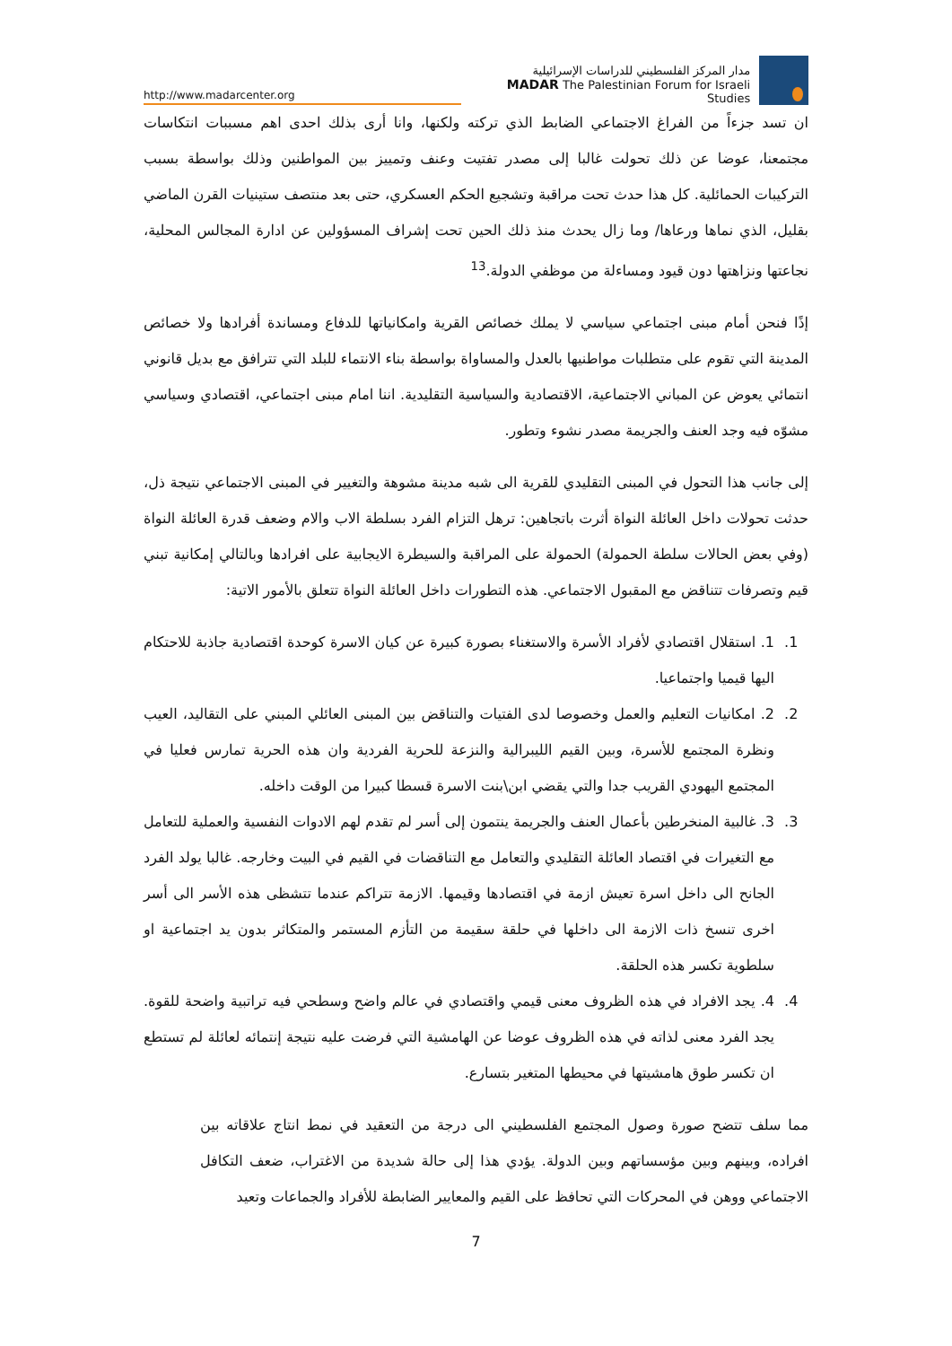http://www.madarcenter.org
مدار المركز الفلسطيني للدراسات الإسرائيلية
MADAR The Palestinian Forum for Israeli Studies
ان تسد جزءاً من الفراغ الاجتماعي الضابط الذي تركته ولكنها، وانا أرى بذلك احدى اهم مسببات انتكاسات مجتمعنا، عوضا عن ذلك تحولت غالبا إلى مصدر تفتيت وعنف وتمييز بين المواطنين وذلك بواسطة بسبب التركيبات الحمائلية. كل هذا حدث تحت مراقبة وتشجيع الحكم العسكري، حتى بعد منتصف ستينيات القرن الماضي بقليل، الذي نماها ورعاها/ وما زال يحدث منذ ذلك الحين تحت إشراف المسؤولين عن ادارة المجالس المحلية، نجاعتها ونزاهتها دون قيود ومساءلة من موظفي الدولة.<sup>13</sup>
إذًا فنحن أمام مبنى اجتماعي سياسي لا يملك خصائص القرية وامكانياتها للدفاع ومساندة أفرادها ولا خصائص المدينة التي تقوم على متطلبات مواطنيها بالعدل والمساواة بواسطة بناء الانتماء للبلد التي تترافق مع بديل قانوني انتمائي يعوض عن المباني الاجتماعية، الاقتصادية والسياسية التقليدية. اننا امام مبنى اجتماعي، اقتصادي وسياسي مشوّه فيه وجد العنف والجريمة مصدر نشوء وتطور.
إلى جانب هذا التحول في المبنى التقليدي للقرية الى شبه مدينة مشوهة والتغيير في المبنى الاجتماعي نتيجة ذل، حدثت تحولات داخل العائلة النواة أثرت باتجاهين: ترهل التزام الفرد بسلطة الاب والام وضعف قدرة العائلة النواة (وفي بعض الحالات سلطة الحمولة) الحمولة على المراقبة والسيطرة الايجابية على افرادها وبالتالي إمكانية تبني قيم وتصرفات تتناقض مع المقبول الاجتماعي. هذه التطورات داخل العائلة النواة تتعلق بالأمور الاتية:
1. 1. استقلال اقتصادي لأفراد الأسرة والاستغناء بصورة كبيرة عن كيان الاسرة كوحدة اقتصادية جاذبة للاحتكام اليها قيميا واجتماعيا.
2. 2. امكانيات التعليم والعمل وخصوصا لدى الفتيات والتناقض بين المبنى العائلي المبني على التقاليد، العيب ونظرة المجتمع للأسرة، وبين القيم الليبرالية والنزعة للحرية الفردية وان هذه الحرية تمارس فعليا في المجتمع اليهودي القريب جدا والتي يقضي ابن\بنت الاسرة قسطا كبيرا من الوقت داخله.
3. 3. غالبية المنخرطين بأعمال العنف والجريمة ينتمون إلى أسر لم تقدم لهم الادوات النفسية والعملية للتعامل مع التغيرات في اقتصاد العائلة التقليدي والتعامل مع التناقضات في القيم في البيت وخارجه. غالبا يولد الفرد الجانح الى داخل اسرة تعيش ازمة في اقتصادها وقيمها. الازمة تتراكم عندما تتشظى هذه الأسر الى أسر اخرى تنسخ ذات الازمة الى داخلها في حلقة سقيمة من التأزم المستمر والمتكاثر بدون يد اجتماعية او سلطوية تكسر هذه الحلقة.
4. 4. يجد الافراد في هذه الظروف معنى قيمي واقتصادي في عالم واضح وسطحي فيه تراتبية واضحة للقوة. يجد الفرد معنى لذاته في هذه الظروف عوضا عن الهامشية التي فرضت عليه نتيجة إنتمائه لعائلة لم تستطع ان تكسر طوق هامشيتها في محيطها المتغير بتسارع.
مما سلف تتضح صورة وصول المجتمع الفلسطيني الى درجة من التعقيد في نمط انتاج علاقاته بين افراده، وبينهم وبين مؤسساتهم وبين الدولة. يؤدي هذا إلى حالة شديدة من الاغتراب، ضعف التكافل الاجتماعي ووهن في المحركات التي تحافظ على القيم والمعايير الضابطة للأفراد والجماعات وتعيد
7